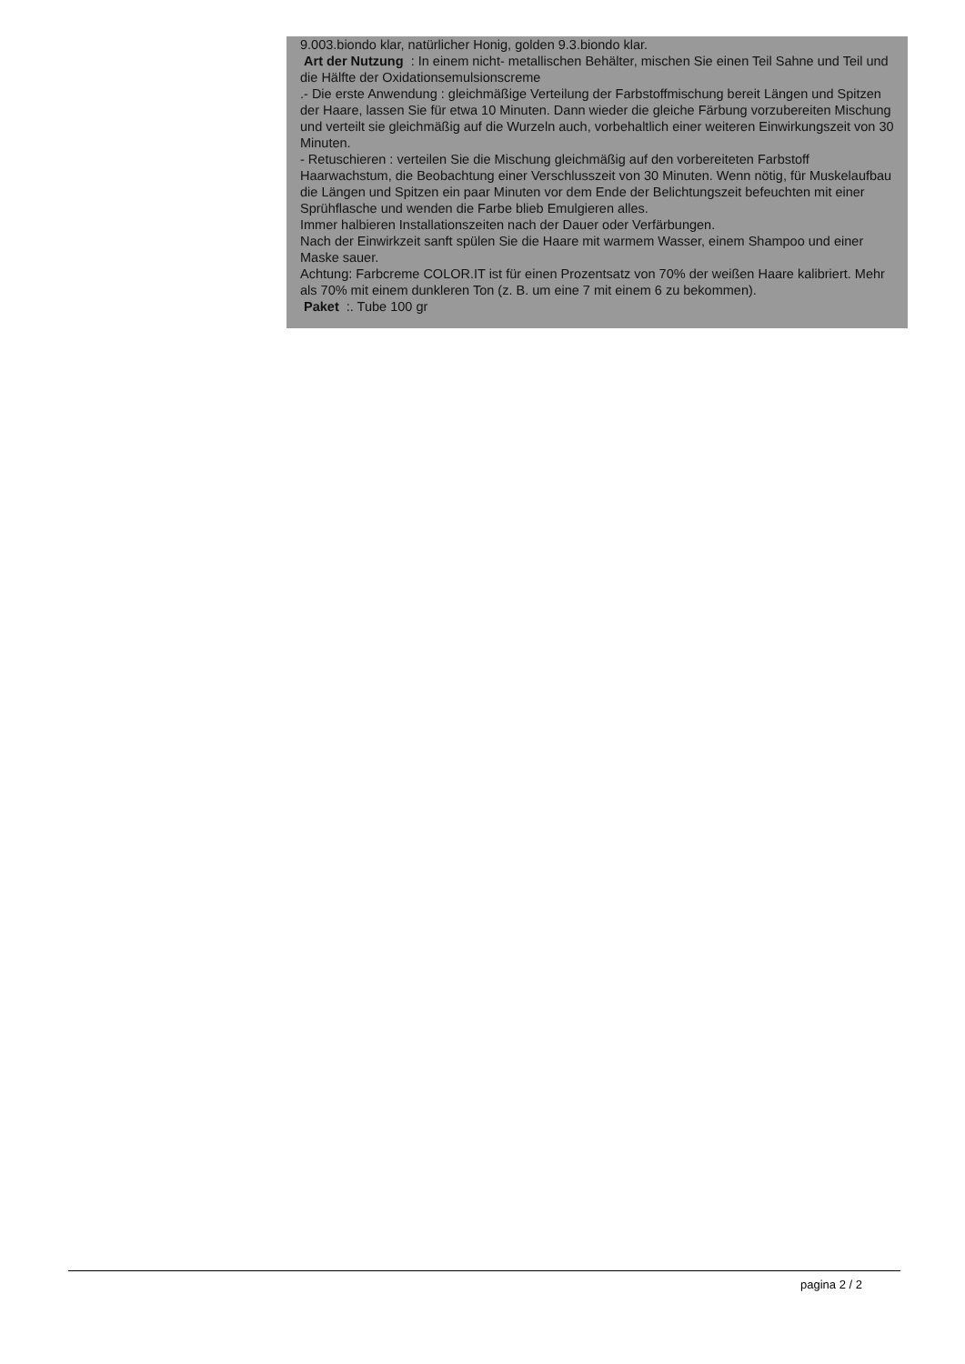9.003.biondo klar, natürlicher Honig, golden 9.3.biondo klar.
Art der Nutzung : In einem nicht- metallischen Behälter, mischen Sie einen Teil Sahne und Teil und die Hälfte der Oxidationsemulsionscreme
.- Die erste Anwendung : gleichmäßige Verteilung der Farbstoffmischung bereit Längen und Spitzen der Haare, lassen Sie für etwa 10 Minuten. Dann wieder die gleiche Färbung vorzubereiten Mischung und verteilt sie gleichmäßig auf die Wurzeln auch, vorbehaltlich einer weiteren Einwirkungszeit von 30 Minuten.
- Retuschieren : verteilen Sie die Mischung gleichmäßig auf den vorbereiteten Farbstoff Haarwachstum, die Beobachtung einer Verschlusszeit von 30 Minuten. Wenn nötig, für Muskelaufbau die Längen und Spitzen ein paar Minuten vor dem Ende der Belichtungszeit befeuchten mit einer Sprühflasche und wenden die Farbe blieb Emulgieren alles.
Immer halbieren Installationszeiten nach der Dauer oder Verfärbungen.
Nach der Einwirkzeit sanft spülen Sie die Haare mit warmem Wasser, einem Shampoo und einer Maske sauer.
Achtung: Farbcreme COLOR.IT ist für einen Prozentsatz von 70% der weißen Haare kalibriert. Mehr als 70% mit einem dunkleren Ton (z. B. um eine 7 mit einem 6 zu bekommen).
Paket :. Tube 100 gr
pagina 2 / 2